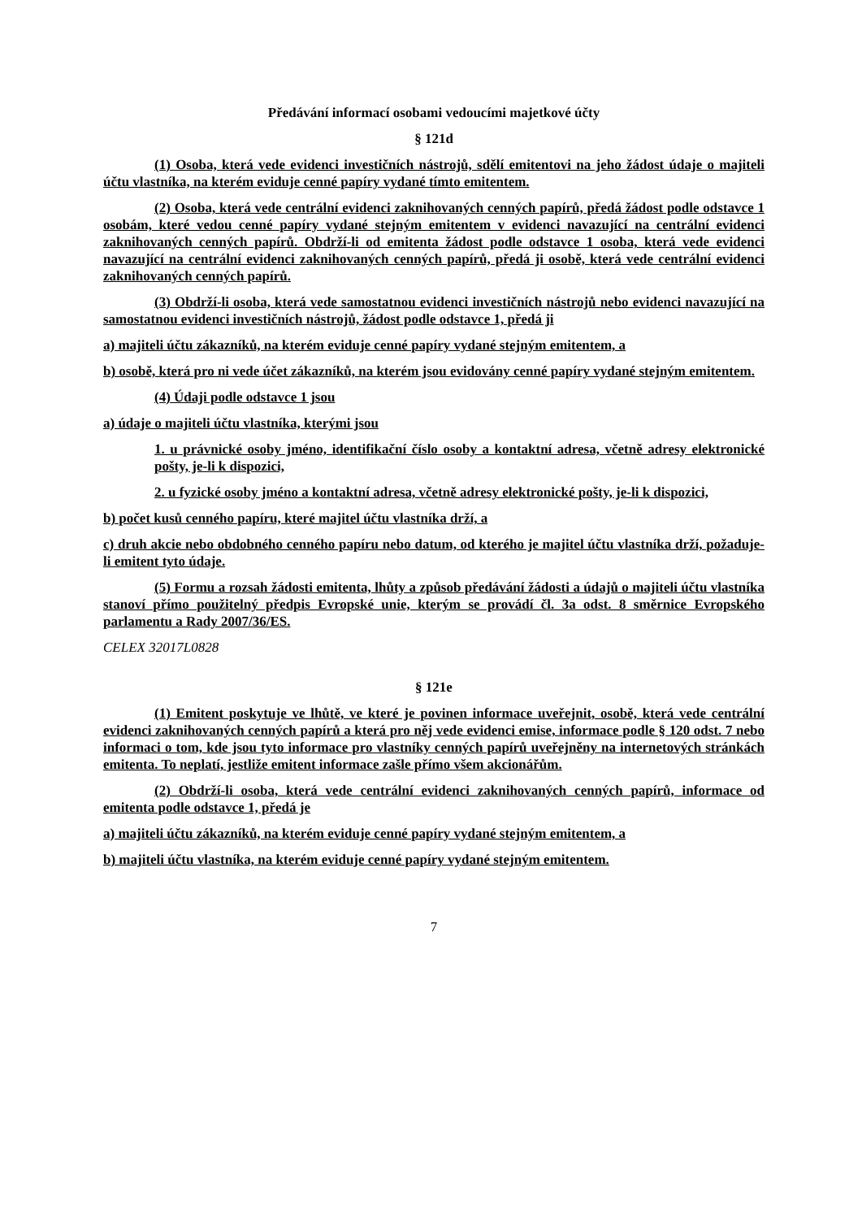Předávání informací osobami vedoucími majetkové účty
§ 121d
(1) Osoba, která vede evidenci investičních nástrojů, sdělí emitentovi na jeho žádost údaje o majiteli účtu vlastníka, na kterém eviduje cenné papíry vydané tímto emitentem.
(2) Osoba, která vede centrální evidenci zaknihovaných cenných papírů, předá žádost podle odstavce 1 osobám, které vedou cenné papíry vydané stejným emitentem v evidenci navazující na centrální evidenci zaknihovaných cenných papírů. Obdrží-li od emitenta žádost podle odstavce 1 osoba, která vede evidenci navazující na centrální evidenci zaknihovaných cenných papírů, předá ji osobě, která vede centrální evidenci zaknihovaných cenných papírů.
(3) Obdrží-li osoba, která vede samostatnou evidenci investičních nástrojů nebo evidenci navazující na samostatnou evidenci investičních nástrojů, žádost podle odstavce 1, předá ji
a) majiteli účtu zákazníků, na kterém eviduje cenné papíry vydané stejným emitentem, a
b) osobě, která pro ni vede účet zákazníků, na kterém jsou evidovány cenné papíry vydané stejným emitentem.
(4) Údaji podle odstavce 1 jsou
a) údaje o majiteli účtu vlastníka, kterými jsou
1. u právnické osoby jméno, identifikační číslo osoby a kontaktní adresa, včetně adresy elektronické pošty, je-li k dispozici,
2. u fyzické osoby jméno a kontaktní adresa, včetně adresy elektronické pošty, je-li k dispozici,
b) počet kusů cenného papíru, které majitel účtu vlastníka drží, a
c) druh akcie nebo obdobného cenného papíru nebo datum, od kterého je majitel účtu vlastníka drží, požaduje-li emitent tyto údaje.
(5) Formu a rozsah žádosti emitenta, lhůty a způsob předávání žádosti a údajů o majiteli účtu vlastníka stanoví přímo použitelný předpis Evropské unie, kterým se provádí čl. 3a odst. 8 směrnice Evropského parlamentu a Rady 2007/36/ES.
CELEX 32017L0828
§ 121e
(1) Emitent poskytuje ve lhůtě, ve které je povinen informace uveřejnit, osobě, která vede centrální evidenci zaknihovaných cenných papírů a která pro něj vede evidenci emise, informace podle § 120 odst. 7 nebo informaci o tom, kde jsou tyto informace pro vlastníky cenných papírů uveřejněny na internetových stránkách emitenta. To neplatí, jestliže emitent informace zašle přímo všem akcionářům.
(2) Obdrží-li osoba, která vede centrální evidenci zaknihovaných cenných papírů, informace od emitenta podle odstavce 1, předá je
a) majiteli účtu zákazníků, na kterém eviduje cenné papíry vydané stejným emitentem, a
b) majiteli účtu vlastníka, na kterém eviduje cenné papíry vydané stejným emitentem.
7